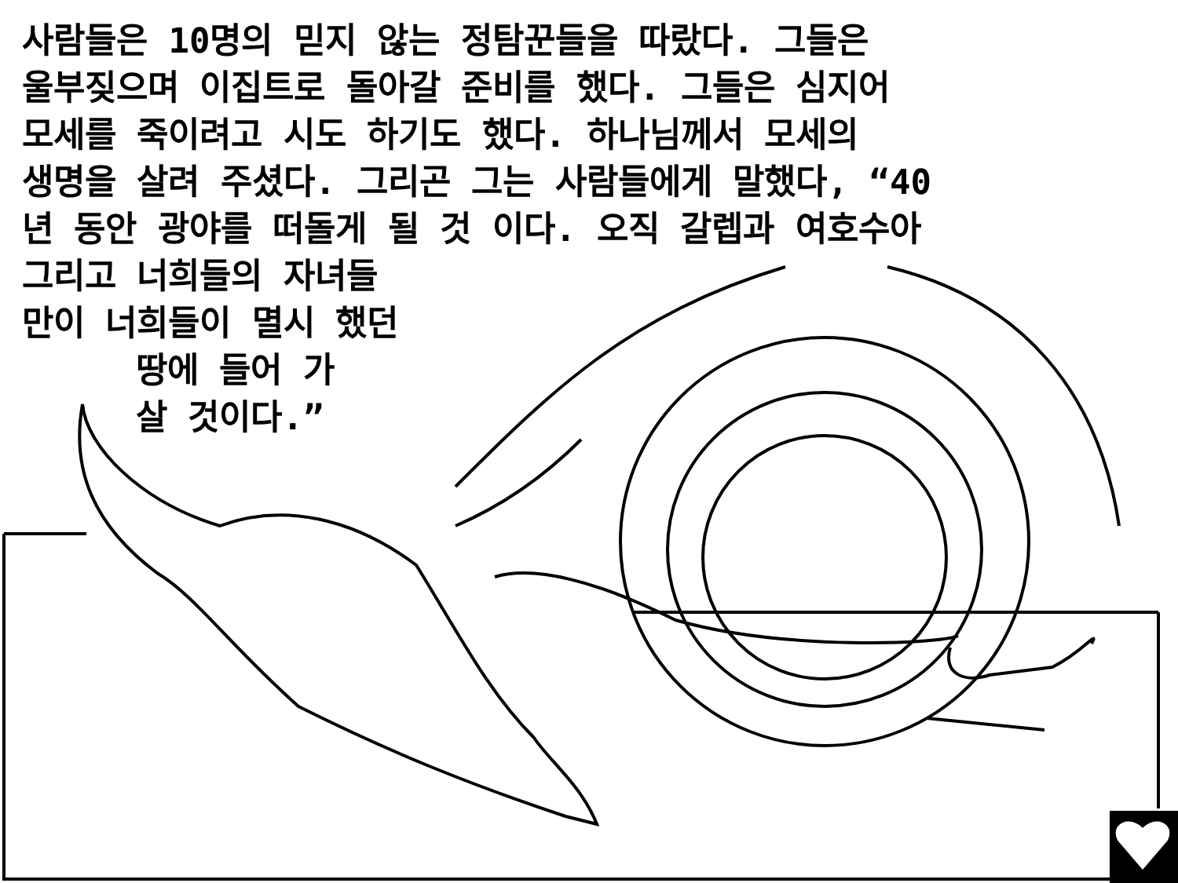사람들은 10명의 믿지 않는 정탐꾼들을 따랐다. 그들은
울부짖으며 이집트로 돌아갈 준비를 했다. 그들은 심지어
모세를 죽이려고 시도 하기도 했다. 하나님께서 모세의
생명을 살려 주셨다. 그리곤 그는 사람들에게 말했다, “40
년 동안 광야를 떠돌게 될 것 이다. 오직 갈렙과 여호수아
그리고 너희들의 자녀들
만이 너희들이 멸시 했던
땅에 들어 가
살 것이다.”